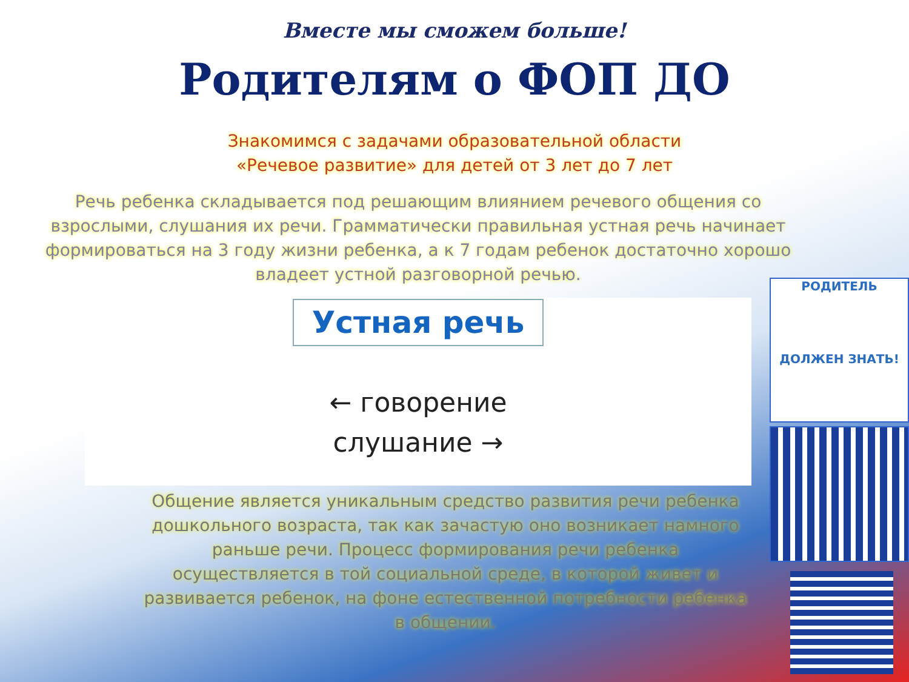Вместе мы сможем больше!
Родителям о ФОП ДО
Знакомимся с задачами образовательной области
«Речевое развитие» для детей от 3 лет до 7 лет
Речь ребенка складывается под решающим влиянием речевого общения со взрослыми, слушания их речи. Грамматически правильная устная речь начинает формироваться на 3 году жизни ребенка, а к 7 годам ребенок достаточно хорошо владеет устной разговорной речью.
Устная речь
← говорение
слушание →
Общение является уникальным средство развития речи ребенка дошкольного возраста, так как зачастую оно возникает намного раньше речи. Процесс формирования речи ребенка осуществляется в той социальной среде, в которой живет и развивается ребенок, на фоне естественной потребности ребенка в общении.
РОДИТЕЛЬ
ДОЛЖЕН ЗНАТЬ!